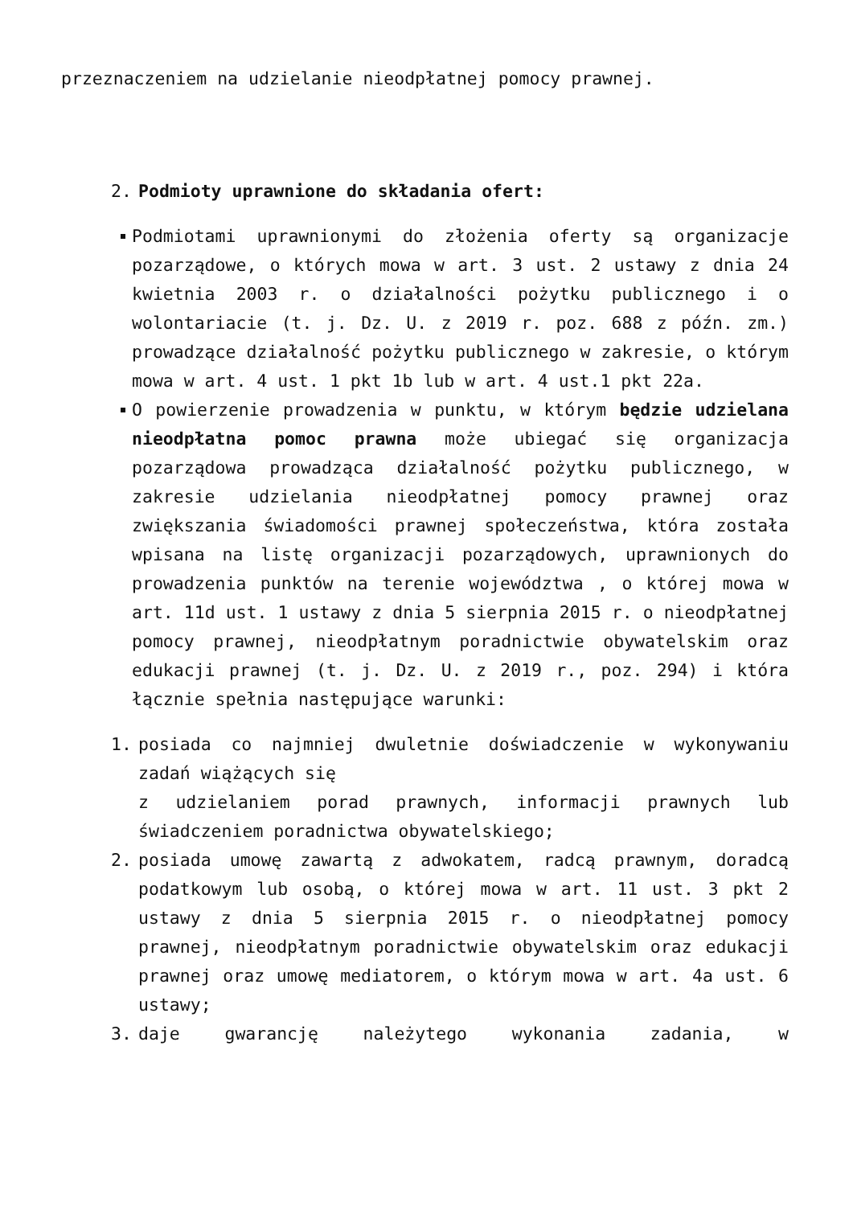przeznaczeniem na udzielanie nieodpłatnej pomocy prawnej.
2. Podmioty uprawnione do składania ofert:
Podmiotami uprawnionymi do złożenia oferty są organizacje pozarządowe, o których mowa w art. 3 ust. 2 ustawy z dnia 24 kwietnia 2003 r. o działalności pożytku publicznego i o wolontariacie (t. j. Dz. U. z 2019 r. poz. 688 z późn. zm.) prowadzące działalność pożytku publicznego w zakresie, o którym mowa w art. 4 ust. 1 pkt 1b lub w art. 4 ust.1 pkt 22a.
O powierzenie prowadzenia w punktu, w którym będzie udzielana nieodpłatna pomoc prawna może ubiegać się organizacja pozarządowa prowadząca działalność pożytku publicznego, w zakresie udzielania nieodpłatnej pomocy prawnej oraz zwiększania świadomości prawnej społeczeństwa, która została wpisana na listę organizacji pozarządowych, uprawnionych do prowadzenia punktów na terenie województwa , o której mowa w art. 11d ust. 1 ustawy z dnia 5 sierpnia 2015 r. o nieodpłatnej pomocy prawnej, nieodpłatnym poradnictwie obywatelskim oraz edukacji prawnej (t. j. Dz. U. z 2019 r., poz. 294) i która łącznie spełnia następujące warunki:
1. posiada co najmniej dwuletnie doświadczenie w wykonywaniu zadań wiążących się
z udzielaniem porad prawnych, informacji prawnych lub świadczeniem poradnictwa obywatelskiego;
2. posiada umowę zawartą z adwokatem, radcą prawnym, doradcą podatkowym lub osobą, o której mowa w art. 11 ust. 3 pkt 2 ustawy z dnia 5 sierpnia 2015 r. o nieodpłatnej pomocy prawnej, nieodpłatnym poradnictwie obywatelskim oraz edukacji prawnej oraz umowę mediatorem, o którym mowa w art. 4a ust. 6 ustawy;
3. daje gwarancję należytego wykonania zadania, w